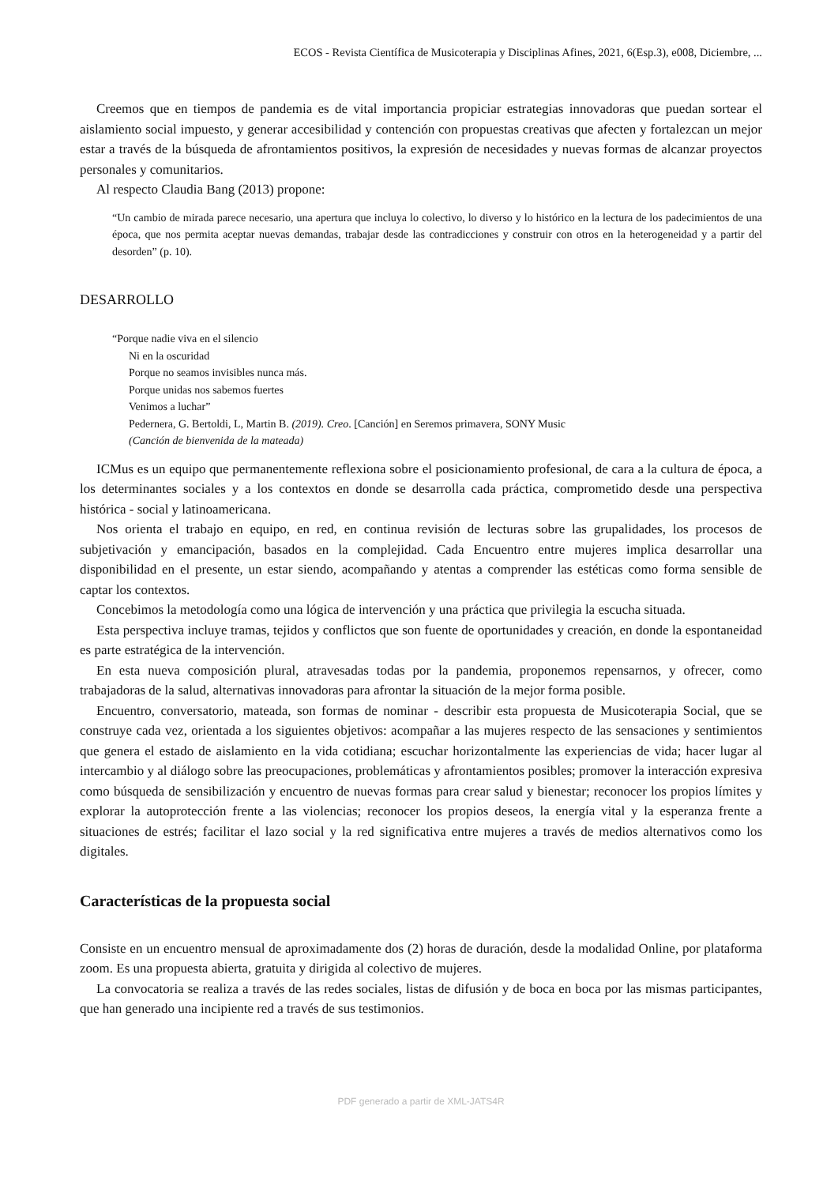ECOS - Revista Científica de Musicoterapia y Disciplinas Afines, 2021, 6(Esp.3), e008, Diciembre, ...
Creemos que en tiempos de pandemia es de vital importancia propiciar estrategias innovadoras que puedan sortear el aislamiento social impuesto, y generar accesibilidad y contención con propuestas creativas que afecten y fortalezcan un mejor estar a través de la búsqueda de afrontamientos positivos, la expresión de necesidades y nuevas formas de alcanzar proyectos personales y comunitarios.
Al respecto Claudia Bang (2013) propone:
“Un cambio de mirada parece necesario, una apertura que incluya lo colectivo, lo diverso y lo histórico en la lectura de los padecimientos de una época, que nos permita aceptar nuevas demandas, trabajar desde las contradicciones y construir con otros en la heterogeneidad y a partir del desorden” (p. 10).
DESARROLLO
“Porque nadie viva en el silencio
Ni en la oscuridad
Porque no seamos invisibles nunca más.
Porque unidas nos sabemos fuertes
Venimos a luchar”
Pedernera, G. Bertoldi, L, Martin B. (2019). Creo. [Canción] en Seremos primavera, SONY Music
(Canción de bienvenida de la mateada)
ICMus es un equipo que permanentemente reflexiona sobre el posicionamiento profesional, de cara a la cultura de época, a los determinantes sociales y a los contextos en donde se desarrolla cada práctica, comprometido desde una perspectiva histórica - social y latinoamericana.
Nos orienta el trabajo en equipo, en red, en continua revisión de lecturas sobre las grupalidades, los procesos de subjetivación y emancipación, basados en la complejidad. Cada Encuentro entre mujeres implica desarrollar una disponibilidad en el presente, un estar siendo, acompañando y atentas a comprender las estéticas como forma sensible de captar los contextos.
Concebimos la metodología como una lógica de intervención y una práctica que privilegia la escucha situada.
Esta perspectiva incluye tramas, tejidos y conflictos que son fuente de oportunidades y creación, en donde la espontaneidad es parte estratégica de la intervención.
En esta nueva composición plural, atravesadas todas por la pandemia, proponemos repensarnos, y ofrecer, como trabajadoras de la salud, alternativas innovadoras para afrontar la situación de la mejor forma posible.
Encuentro, conversatorio, mateada, son formas de nominar - describir esta propuesta de Musicoterapia Social, que se construye cada vez, orientada a los siguientes objetivos: acompañar a las mujeres respecto de las sensaciones y sentimientos que genera el estado de aislamiento en la vida cotidiana; escuchar horizontalmente las experiencias de vida; hacer lugar al intercambio y al diálogo sobre las preocupaciones, problemáticas y afrontamientos posibles; promover la interacción expresiva como búsqueda de sensibilización y encuentro de nuevas formas para crear salud y bienestar; reconocer los propios límites y explorar la autoprotección frente a las violencias; reconocer los propios deseos, la energía vital y la esperanza frente a situaciones de estrés; facilitar el lazo social y la red significativa entre mujeres a través de medios alternativos como los digitales.
Características de la propuesta social
Consiste en un encuentro mensual de aproximadamente dos (2) horas de duración, desde la modalidad Online, por plataforma zoom. Es una propuesta abierta, gratuita y dirigida al colectivo de mujeres.
La convocatoria se realiza a través de las redes sociales, listas de difusión y de boca en boca por las mismas participantes, que han generado una incipiente red a través de sus testimonios.
PDF generado a partir de XML-JATS4R